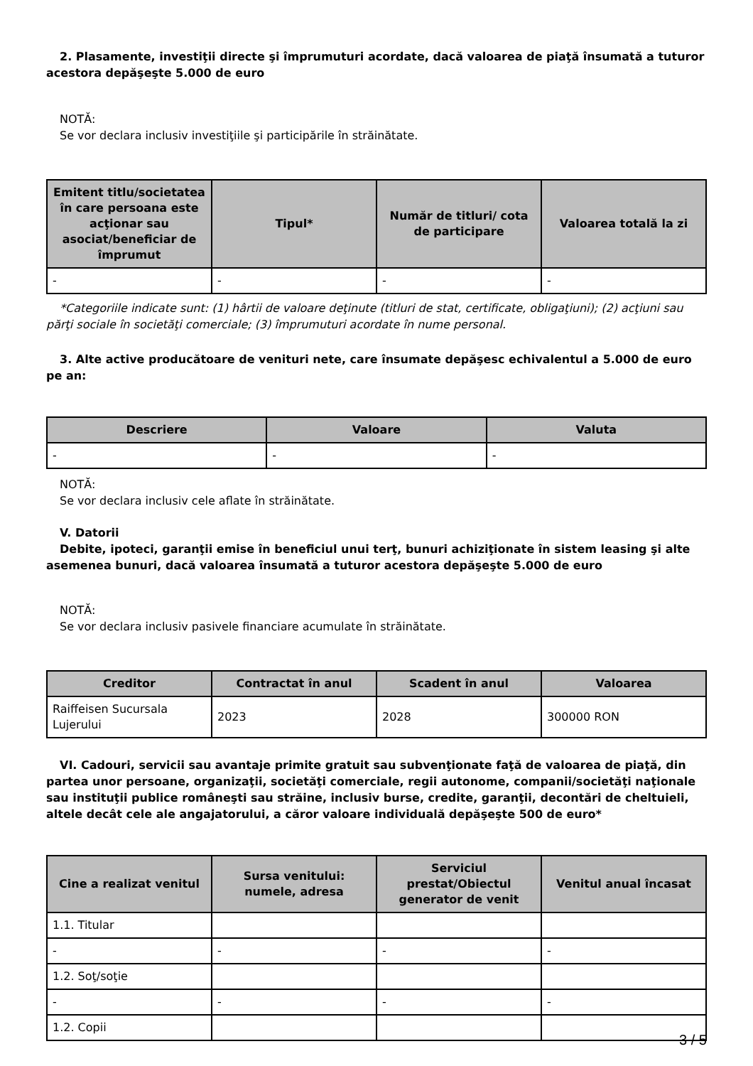2. Plasamente, investiţii directe şi împrumuturi acordate, dacă valoarea de piaţă însumată a tuturor acestora depăşeşte 5.000 de euro
NOTĂ:
Se vor declara inclusiv investiţiile şi participările în străinătate.
| Emitent titlu/societatea în care persoana este acţionar sau asociat/beneficiar de împrumut | Tipul* | Număr de titluri/ cota de participare | Valoarea totală la zi |
| --- | --- | --- | --- |
| - | - | - | - |
*Categoriile indicate sunt: (1) hârtii de valoare deţinute (titluri de stat, certificate, obligaţiuni); (2) acţiuni sau părţi sociale în societăţi comerciale; (3) împrumuturi acordate în nume personal.
3. Alte active producătoare de venituri nete, care însumate depăşesc echivalentul a 5.000 de euro pe an:
| Descriere | Valoare | Valuta |
| --- | --- | --- |
| - | - | - |
NOTĂ:
Se vor declara inclusiv cele aflate în străinătate.
V. Datorii
Debite, ipoteci, garanţii emise în beneficiul unui terţ, bunuri achiziţionate în sistem leasing şi alte asemenea bunuri, dacă valoarea însumată a tuturor acestora depăşeşte 5.000 de euro
NOTĂ:
Se vor declara inclusiv pasivele financiare acumulate în străinătate.
| Creditor | Contractat în anul | Scadent în anul | Valoarea |
| --- | --- | --- | --- |
| Raiffeisen Sucursala Lujerului | 2023 | 2028 | 300000 RON |
VI. Cadouri, servicii sau avantaje primite gratuit sau subvenţionate faţă de valoarea de piaţă, din partea unor persoane, organizaţii, societăţi comerciale, regii autonome, companii/societăţi naţionale sau instituţii publice româneşti sau străine, inclusiv burse, credite, garanţii, decontări de cheltuieli, altele decât cele ale angajatorului, a căror valoare individuală depăşeşte 500 de euro*
| Cine a realizat venitul | Sursa venitului: numele, adresa | Serviciul prestat/Obiectul generator de venit | Venitul anual încasat |
| --- | --- | --- | --- |
| 1.1. Titular | | | |
| - | - | - | - |
| 1.2. Soţ/soţie | | | |
| - | - | - | - |
| 1.2. Copii | | | |
3 / 5